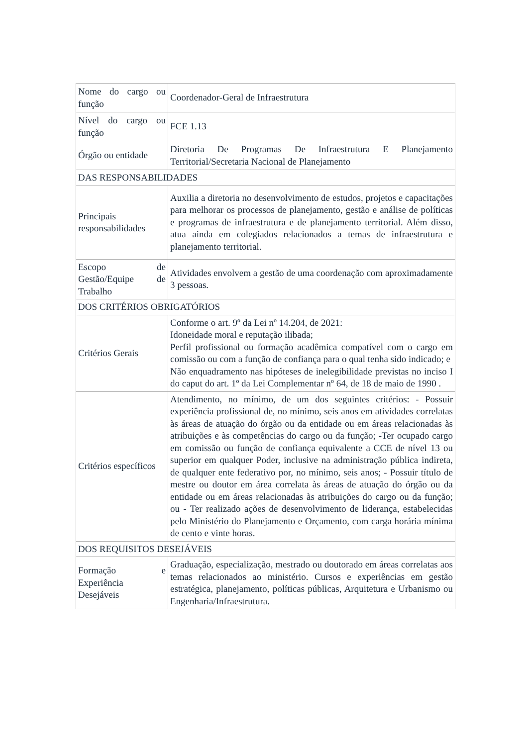| Nome do cargo ou função | Coordenador-Geral de Infraestrutura |
| Nível do cargo ou função | FCE 1.13 |
| Órgão ou entidade | Diretoria De Programas De Infraestrutura E Planejamento Territorial/Secretaria Nacional de Planejamento |
| DAS RESPONSABILIDADES | |
| Principais responsabilidades | Auxilia a diretoria no desenvolvimento de estudos, projetos e capacitações para melhorar os processos de planejamento, gestão e análise de políticas e programas de infraestrutura e de planejamento territorial. Além disso, atua ainda em colegiados relacionados a temas de infraestrutura e planejamento territorial. |
| Escopo de Gestão/Equipe de Trabalho | Atividades envolvem a gestão de uma coordenação com aproximadamente 3 pessoas. |
| DOS CRITÉRIOS OBRIGATÓRIOS | |
| Critérios Gerais | Conforme o art. 9º da Lei nº 14.204, de 2021: Idoneidade moral e reputação ilibada; Perfil profissional ou formação acadêmica compatível com o cargo em comissão ou com a função de confiança para o qual tenha sido indicado; e Não enquadramento nas hipóteses de inelegibilidade previstas no inciso I do caput do art. 1º da Lei Complementar nº 64, de 18 de maio de 1990 . |
| Critérios específicos | Atendimento, no mínimo, de um dos seguintes critérios: - Possuir experiência profissional de, no mínimo, seis anos em atividades correlatas às áreas de atuação do órgão ou da entidade ou em áreas relacionadas às atribuições e às competências do cargo ou da função; -Ter ocupado cargo em comissão ou função de confiança equivalente a CCE de nível 13 ou superior em qualquer Poder, inclusive na administração pública indireta, de qualquer ente federativo por, no mínimo, seis anos; - Possuir título de mestre ou doutor em área correlata às áreas de atuação do órgão ou da entidade ou em áreas relacionadas às atribuições do cargo ou da função; ou - Ter realizado ações de desenvolvimento de liderança, estabelecidas pelo Ministério do Planejamento e Orçamento, com carga horária mínima de cento e vinte horas. |
| DOS REQUISITOS DESEJÁVEIS | |
| Formação e Experiência Desejáveis | Graduação, especialização, mestrado ou doutorado em áreas correlatas aos temas relacionados ao ministério. Cursos e experiências em gestão estratégica, planejamento, políticas públicas, Arquitetura e Urbanismo ou Engenharia/Infraestrutura. |